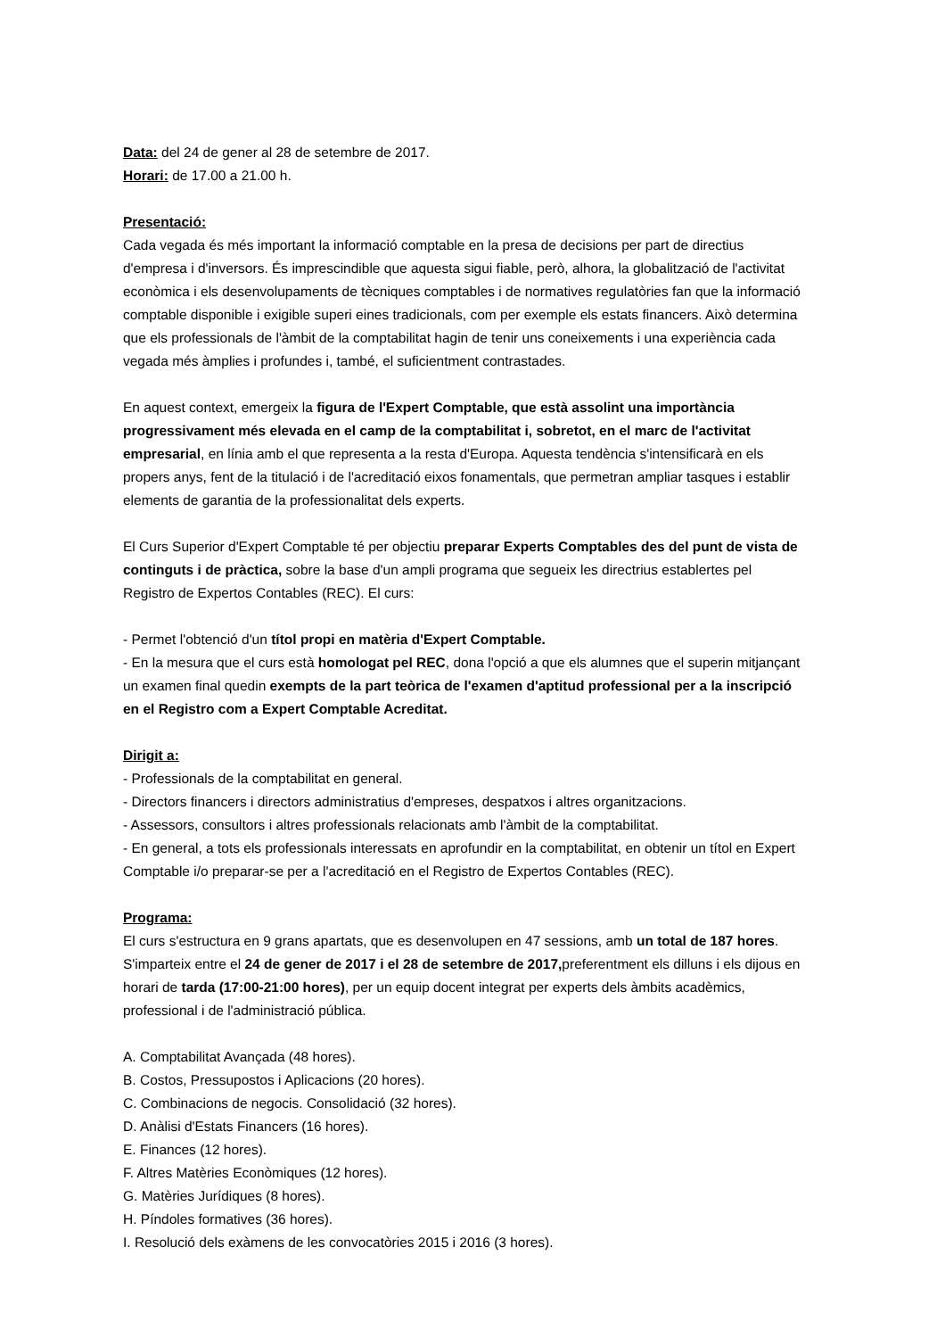Data: del 24 de gener al 28 de setembre de 2017.
Horari: de 17.00 a 21.00 h.
Presentació:
Cada vegada és més important la informació comptable en la presa de decisions per part de directius d'empresa i d'inversors. És imprescindible que aquesta sigui fiable, però, alhora, la globalització de l'activitat econòmica i els desenvolupaments de tècniques comptables i de normatives regulatòries fan que la informació comptable disponible i exigible superi eines tradicionals, com per exemple els estats financers. Això determina que els professionals de l'àmbit de la comptabilitat hagin de tenir uns coneixements i una experiència cada vegada més àmplies i profundes i, també, el suficientment contrastades.
En aquest context, emergeix la figura de l'Expert Comptable, que està assolint una importància progressivament més elevada en el camp de la comptabilitat i, sobretot, en el marc de l'activitat empresarial, en línia amb el que representa a la resta d'Europa. Aquesta tendència s'intensificarà en els propers anys, fent de la titulació i de l'acreditació eixos fonamentals, que permetran ampliar tasques i establir elements de garantia de la professionalitat dels experts.
El Curs Superior d'Expert Comptable té per objectiu preparar Experts Comptables des del punt de vista de continguts i de pràctica, sobre la base d'un ampli programa que segueix les directrius establertes pel Registro de Expertos Contables (REC). El curs:
- Permet l'obtenció d'un títol propi en matèria d'Expert Comptable.
- En la mesura que el curs està homologat pel REC, dona l'opció a que els alumnes que el superin mitjançant un examen final quedin exempts de la part teòrica de l'examen d'aptitud professional per a la inscripció en el Registro com a Expert Comptable Acreditat.
Dirigit a:
- Professionals de la comptabilitat en general.
- Directors financers i directors administratius d'empreses, despatxos i altres organitzacions.
- Assessors, consultors i altres professionals relacionats amb l'àmbit de la comptabilitat.
- En general, a tots els professionals interessats en aprofundir en la comptabilitat, en obtenir un títol en Expert Comptable i/o preparar-se per a l'acreditació en el Registro de Expertos Contables (REC).
Programa:
El curs s'estructura en 9 grans apartats, que es desenvolupen en 47 sessions, amb un total de 187 hores. S'imparteix entre el 24 de gener de 2017 i el 28 de setembre de 2017, preferentment els dilluns i els dijous en horari de tarda (17:00-21:00 hores), per un equip docent integrat per experts dels àmbits acadèmics, professional i de l'administració pública.
A. Comptabilitat Avançada (48 hores).
B. Costos, Pressupostos i Aplicacions (20 hores).
C. Combinacions de negocis. Consolidació (32 hores).
D. Anàlisi d'Estats Financers (16 hores).
E. Finances (12 hores).
F. Altres Matèries Econòmiques (12 hores).
G. Matèries Jurídiques (8 hores).
H. Píndoles formatives (36 hores).
I. Resolució dels exàmens de les convocatòries 2015 i 2016 (3 hores).